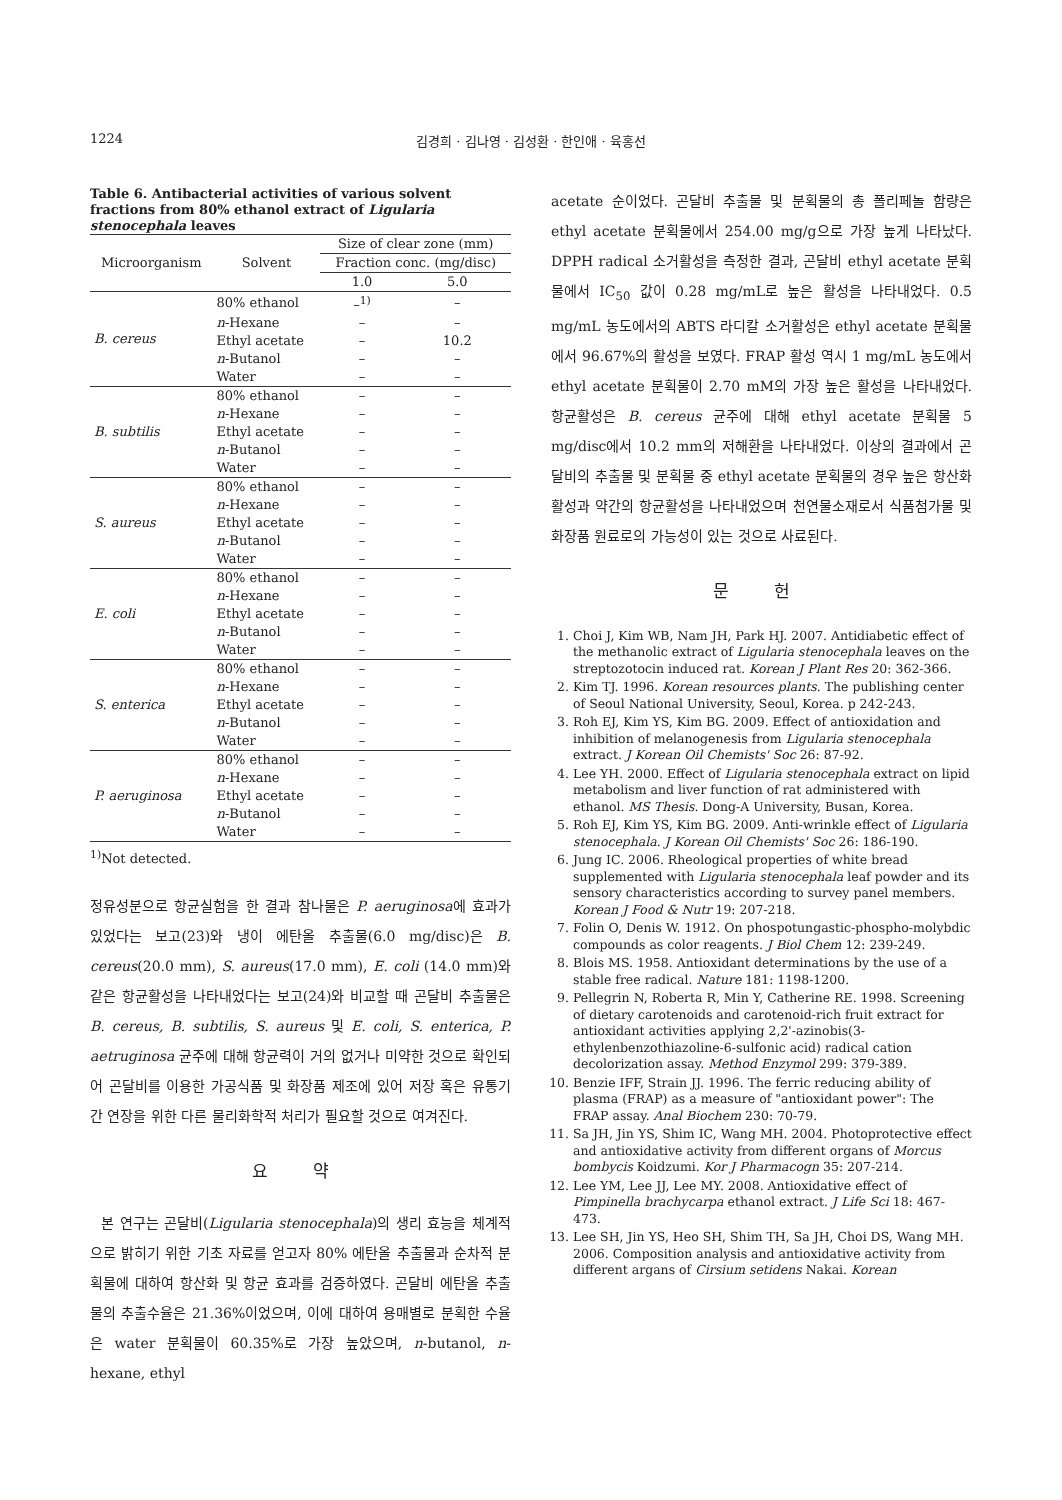1224
김경희 · 김나영 · 김성환 · 한인애 · 육홍선
Table 6. Antibacterial activities of various solvent fractions from 80% ethanol extract of Ligularia stenocephala leaves
| Microorganism | Solvent | Size of clear zone (mm) | |
| --- | --- | --- | --- |
| | | Fraction conc. (mg/disc) | |
| | | 1.0 | 5.0 |
| B. cereus | 80% ethanol | –<sup>1)</sup> | – |
| | n -Hexane | – | – |
| | Ethyl acetate | – | 10.2 |
| | n -Butanol | – | – |
| | Water | – | – |
| B. subtilis | 80% ethanol | – | – |
| | n -Hexane | – | – |
| | Ethyl acetate | – | – |
| | n -Butanol | – | – |
| | Water | – | – |
| S. aureus | 80% ethanol | – | – |
| | n -Hexane | – | – |
| | Ethyl acetate | – | – |
| | n -Butanol | – | – |
| | Water | – | – |
| E. coli | 80% ethanol | – | – |
| | n -Hexane | – | – |
| | Ethyl acetate | – | – |
| | n -Butanol | – | – |
| | Water | – | – |
| S. enterica | 80% ethanol | – | – |
| | n -Hexane | – | – |
| | Ethyl acetate | – | – |
| | n -Butanol | – | – |
| | Water | – | – |
| P. aeruginosa | 80% ethanol | – | – |
| | n -Hexane | – | – |
| | Ethyl acetate | – | – |
| | n -Butanol | – | – |
| | Water | – | – |
<sup>1)</sup> Not detected.
정유성분으로 항균실험을 한 결과 참나물은 P. aeruginosa에 효과가 있었다는 보고(23)와 냉이 에탄올 추출물(6.0 mg/disc)은 B. cereus(20.0 mm), S. aureus(17.0 mm), E. coli (14.0 mm)와 같은 항균활성을 나타내었다는 보고(24)와 비교할 때 곤달비 추출물은 B. cereus, B. subtilis, S. aureus 및 E. coli, S. enterica, P. aetruginosa 균주에 대해 항균력이 거의 없거나 미약한 것으로 확인되어 곤달비를 이용한 가공식품 및 화장품 제조에 있어 저장 혹은 유통기간 연장을 위한 다른 물리화학적 처리가 필요할 것으로 여겨진다.
요 약
본 연구는 곤달비(Ligularia stenocephala)의 생리 효능을 체계적으로 밝히기 위한 기초 자료를 얻고자 80% 에탄올 추출물과 순차적 분획물에 대하여 항산화 및 항균 효과를 검증하였다. 곤달비 에탄올 추출물의 추출수율은 21.36%이었으며, 이에 대하여 용매별로 분획한 수율은 water 분획물이 60.35%로 가장 높았으며, n-butanol, n-hexane, ethyl
acetate 순이었다. 곤달비 추출물 및 분획물의 총 폴리페놀 함량은 ethyl acetate 분획물에서 254.00 mg/g으로 가장 높게 나타났다. DPPH radical 소거활성을 측정한 결과, 곤달비 ethyl acetate 분획물에서 IC<sub>50</sub> 값이 0.28 mg/mL로 높은 활성을 나타내었다. 0.5 mg/mL 농도에서의 ABTS 라디칼 소거활성은 ethyl acetate 분획물에서 96.67%의 활성을 보였다. FRAP 활성 역시 1 mg/mL 농도에서 ethyl acetate 분획물이 2.70 mM의 가장 높은 활성을 나타내었다. 항균활성은 B. cereus 균주에 대해 ethyl acetate 분획물 5 mg/disc에서 10.2 mm의 저해환을 나타내었다. 이상의 결과에서 곤달비의 추출물 및 분획물 중 ethyl acetate 분획물의 경우 높은 항산화 활성과 약간의 항균활성을 나타내었으며 천연물소재로서 식품첨가물 및 화장품 원료로의 가능성이 있는 것으로 사료된다.
문 헌
1. Choi J, Kim WB, Nam JH, Park HJ. 2007. Antidiabetic effect of the methanolic extract of Ligularia stenocephala leaves on the streptozotocin induced rat. Korean J Plant Res 20: 362-366.
2. Kim TJ. 1996. Korean resources plants. The publishing center of Seoul National University, Seoul, Korea. p 242-243.
3. Roh EJ, Kim YS, Kim BG. 2009. Effect of antioxidation and inhibition of melanogenesis from Ligularia stenocephala extract. J Korean Oil Chemists' Soc 26: 87-92.
4. Lee YH. 2000. Effect of Ligularia stenocephala extract on lipid metabolism and liver function of rat administered with ethanol. MS Thesis. Dong-A University, Busan, Korea.
5. Roh EJ, Kim YS, Kim BG. 2009. Anti-wrinkle effect of Ligularia stenocephala. J Korean Oil Chemists' Soc 26: 186-190.
6. Jung IC. 2006. Rheological properties of white bread supplemented with Ligularia stenocephala leaf powder and its sensory characteristics according to survey panel members. Korean J Food & Nutr 19: 207-218.
7. Folin O, Denis W. 1912. On phospotungastic-phospho-molybdic compounds as color reagents. J Biol Chem 12: 239-249.
8. Blois MS. 1958. Antioxidant determinations by the use of a stable free radical. Nature 181: 1198-1200.
9. Pellegrin N, Roberta R, Min Y, Catherine RE. 1998. Screening of dietary carotenoids and carotenoid-rich fruit extract for antioxidant activities applying 2,2'-azinobis(3-ethylenbenzothiazoline-6-sulfonic acid) radical cation decolorization assay. Method Enzymol 299: 379-389.
10. Benzie IFF, Strain JJ. 1996. The ferric reducing ability of plasma (FRAP) as a measure of "antioxidant power": The FRAP assay. Anal Biochem 230: 70-79.
11. Sa JH, Jin YS, Shim IC, Wang MH. 2004. Photoprotective effect and antioxidative activity from different organs of Morcus bombycis Koidzumi. Kor J Pharmacogn 35: 207-214.
12. Lee YM, Lee JJ, Lee MY. 2008. Antioxidative effect of Pimpinella brachycarpa ethanol extract. J Life Sci 18: 467-473.
13. Lee SH, Jin YS, Heo SH, Shim TH, Sa JH, Choi DS, Wang MH. 2006. Composition analysis and antioxidative activity from different argans of Cirsium setidens Nakai. Korean